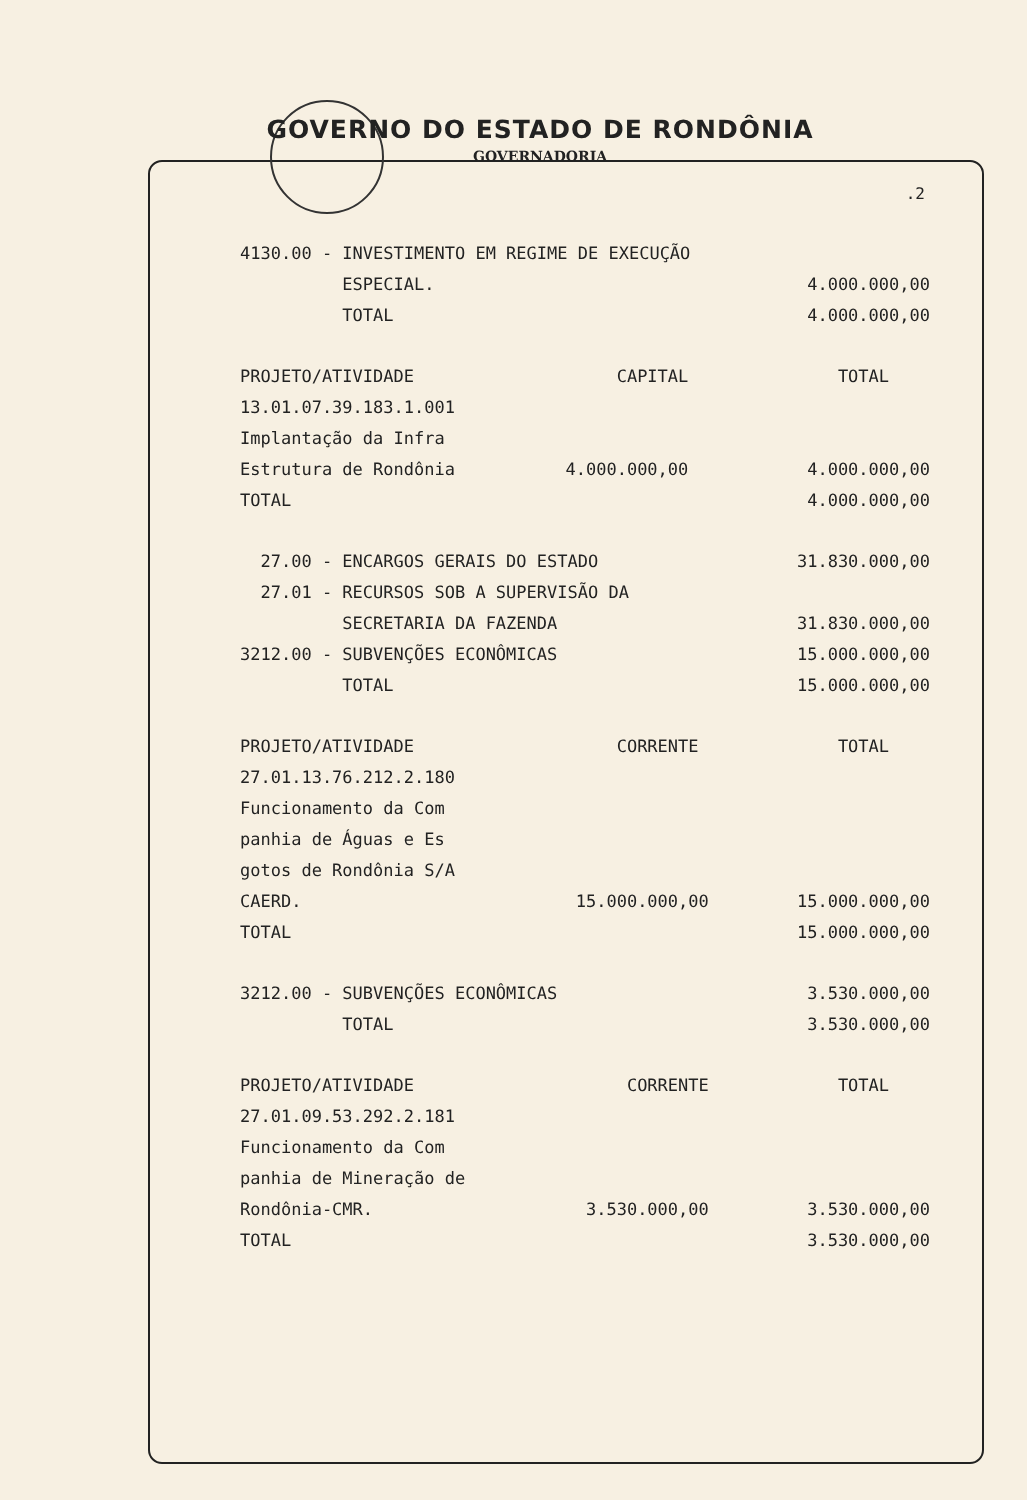GOVERNO DO ESTADO DE RONDÔNIA
GOVERNADORIA
.2
| 4130.00 - INVESTIMENTO EM REGIME DE EXECUÇÃO | | |
| ESPECIAL. | | 4.000.000,00 |
| TOTAL | | 4.000.000,00 |
| PROJETO/ATIVIDADE | CAPITAL | TOTAL |
| 13.01.07.39.183.1.001 | | |
| Implantação da Infra | | |
| Estrutura de Rondônia | 4.000.000,00 | 4.000.000,00 |
| TOTAL | | 4.000.000,00 |
| 27.00 - ENCARGOS GERAIS DO ESTADO | | 31.830.000,00 |
| 27.01 - RECURSOS SOB A SUPERVISÃO DA | | |
| SECRETARIA DA FAZENDA | | 31.830.000,00 |
| 3212.00 - SUBVENÇÕES ECONÔMICAS | | 15.000.000,00 |
| TOTAL | | 15.000.000,00 |
| PROJETO/ATIVIDADE | CORRENTE | TOTAL |
| 27.01.13.76.212.2.180 | | |
| Funcionamento da Com | | |
| panhia de Águas e Es | | |
| gotos de Rondônia S/A | | |
| CAERD. | 15.000.000,00 | 15.000.000,00 |
| TOTAL | | 15.000.000,00 |
| 3212.00 - SUBVENÇÕES ECONÔMICAS | | 3.530.000,00 |
| TOTAL | | 3.530.000,00 |
| PROJETO/ATIVIDADE | CORRENTE | TOTAL |
| 27.01.09.53.292.2.181 | | |
| Funcionamento da Com | | |
| panhia de Mineração de | | |
| Rondônia-CMR. | 3.530.000,00 | 3.530.000,00 |
| TOTAL | | 3.530.000,00 |